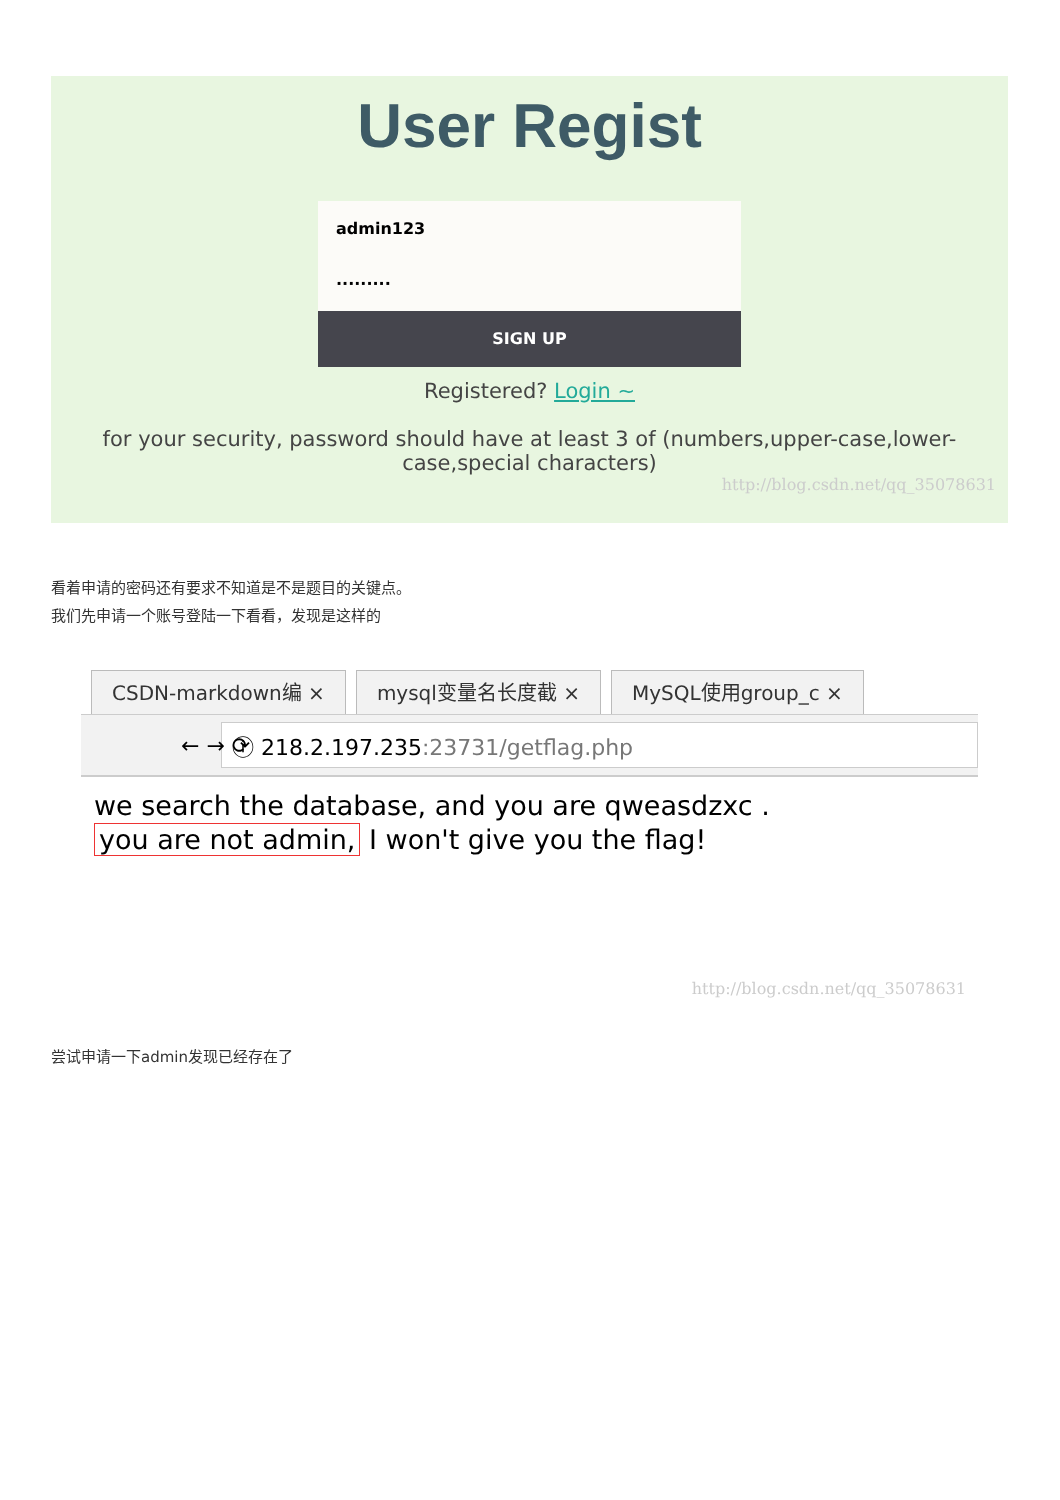User Regist
admin123
·········
SIGN UP
Registered? Login ~
for your security, password should have at least 3 of (numbers,upper-case,lower-case,special characters)
http://blog.csdn.net/qq_35078631
看着申请的密码还有要求不知道是不是题目的关键点。
我们先申请一个账号登陆一下看看，发现是这样的
CSDN-markdown编 × mysql变量名长度截 × MySQL使用group_c ×
← → ⟳
ⓘ 218.2.197.235:23731/getflag.php
we search the database, and you are qweasdzxc .
you are not admin, I won't give you the flag!
http://blog.csdn.net/qq_35078631
尝试申请一下admin发现已经存在了